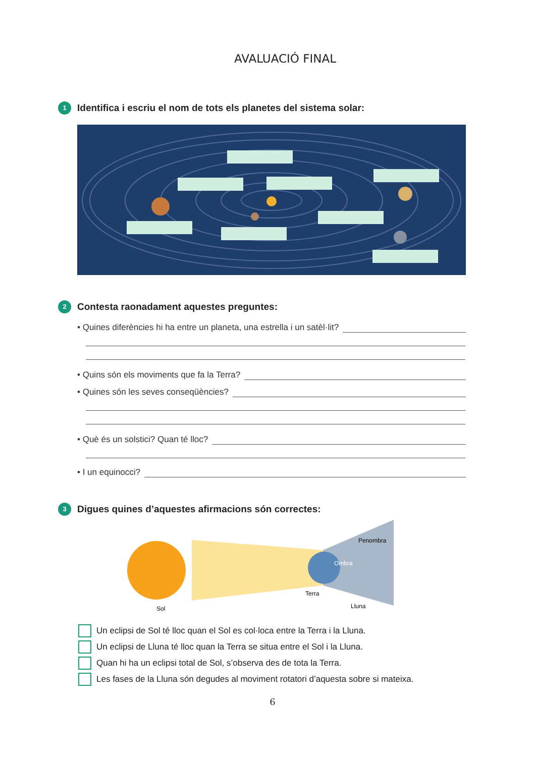AVALUACIÓ FINAL
1
Identifica i escriu el nom de tots els planetes del sistema solar:
2
Contesta raonadament aquestes preguntes:
• Quines diferències hi ha entre un planeta, una estrella i un satèl·lit?
• Quins són els moviments que fa la Terra?
• Quines són les seves conseqüències?
• Què és un solstici? Quan té lloc?
• I un equinocci?
3
Digues quines d’aquestes afirmacions són correctes:
Penombra
Ombra
Terra
Lluna
Sol
Un eclipsi de Sol té lloc quan el Sol es col·loca entre la Terra i la Lluna.
Un eclipsi de Lluna té lloc quan la Terra se situa entre el Sol i la Lluna.
Quan hi ha un eclipsi total de Sol, s’observa des de tota la Terra.
Les fases de la Lluna són degudes al moviment rotatori d’aquesta sobre si mateixa.
6